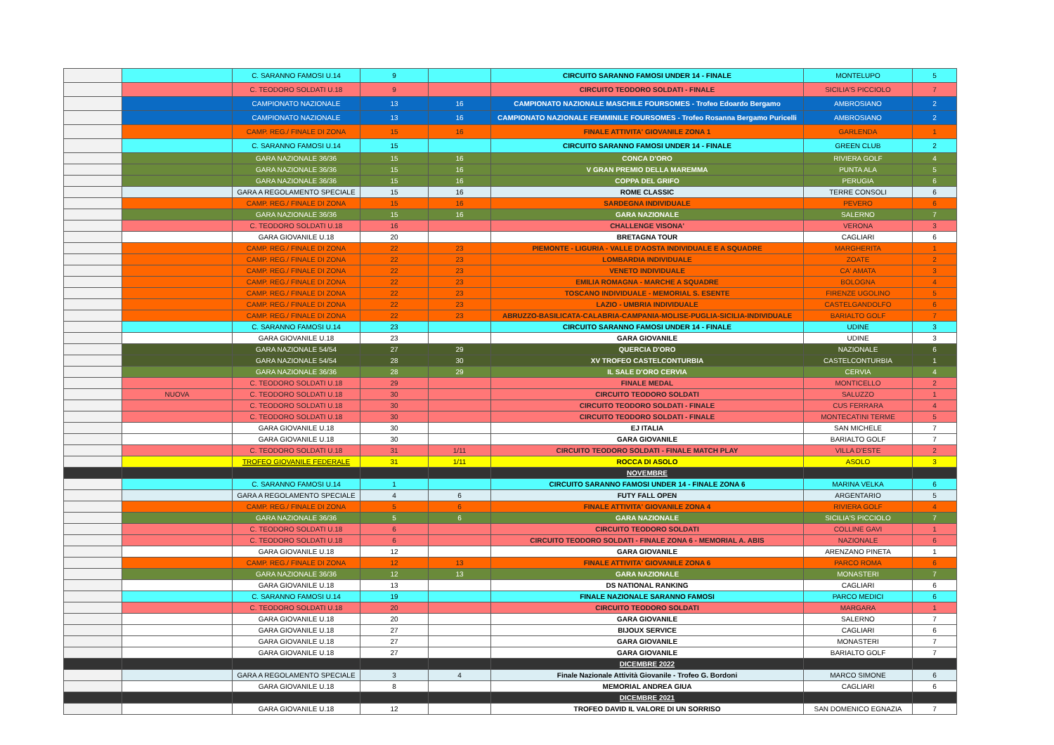| | | C. SARANNO FAMOSI U.14 | 9 | | CIRCUITO SARANNO FAMOSI UNDER 14 - FINALE | MONTELUPO | 5 |
| | | C. TEODORO SOLDATI U.18 | 9 | | CIRCUITO TEODORO SOLDATI - FINALE | SICILIA'S PICCIOLO | 7 |
| | | CAMPIONATO NAZIONALE | 13 | 16 | CAMPIONATO NAZIONALE MASCHILE FOURSOMES - Trofeo Edoardo Bergamo | AMBROSIANO | 2 |
| | | CAMPIONATO NAZIONALE | 13 | 16 | CAMPIONATO NAZIONALE FEMMINILE FOURSOMES - Trofeo Rosanna Bergamo Puricelli | AMBROSIANO | 2 |
| | | CAMP. REG./ FINALE DI ZONA | 15 | 16 | FINALE ATTIVITA' GIOVANILE ZONA 1 | GARLENDA | 1 |
| | | C. SARANNO FAMOSI U.14 | 15 | | CIRCUITO SARANNO FAMOSI UNDER 14 - FINALE | GREEN CLUB | 2 |
| | | GARA NAZIONALE 36/36 | 15 | 16 | CONCA D'ORO | RIVIERA GOLF | 4 |
| | | GARA NAZIONALE 36/36 | 15 | 16 | V GRAN PREMIO DELLA MAREMMA | PUNTA ALA | 5 |
| | | GARA NAZIONALE 36/36 | 15 | 16 | COPPA DEL GRIFO | PERUGIA | 6 |
| | | GARA A REGOLAMENTO SPECIALE | 15 | 16 | ROME CLASSIC | TERRE CONSOLI | 6 |
| | | CAMP. REG./ FINALE DI ZONA | 15 | 16 | SARDEGNA INDIVIDUALE | PEVERO | 6 |
| | | GARA NAZIONALE 36/36 | 15 | 16 | GARA NAZIONALE | SALERNO | 7 |
| | | C. TEODORO SOLDATI U.18 | 16 | | CHALLENGE VISONA' | VERONA | 3 |
| | | GARA GIOVANILE U.18 | 20 | | BRETAGNA TOUR | CAGLIARI | 6 |
| | | CAMP. REG./ FINALE DI ZONA | 22 | 23 | PIEMONTE - LIGURIA - VALLE D'AOSTA INDIVIDUALE E A SQUADRE | MARGHERITA | 1 |
| | | CAMP. REG./ FINALE DI ZONA | 22 | 23 | LOMBARDIA INDIVIDUALE | ZOATE | 2 |
| | | CAMP. REG./ FINALE DI ZONA | 22 | 23 | VENETO INDIVIDUALE | CA' AMATA | 3 |
| | | CAMP. REG./ FINALE DI ZONA | 22 | 23 | EMILIA ROMAGNA - MARCHE A SQUADRE | BOLOGNA | 4 |
| | | CAMP. REG./ FINALE DI ZONA | 22 | 23 | TOSCANO INDIVIDUALE - MEMORIAL S. ESENTE | FIRENZE UGOLINO | 5 |
| | | CAMP. REG./ FINALE DI ZONA | 22 | 23 | LAZIO - UMBRIA INDIVIDUALE | CASTELGANDOLFO | 6 |
| | | CAMP. REG./ FINALE DI ZONA | 22 | 23 | ABRUZZO-BASILICATA-CALABRIA-CAMPANIA-MOLISE-PUGLIA-SICILIA-INDIVIDUALE | BARIALTO GOLF | 7 |
| | | C. SARANNO FAMOSI U.14 | 23 | | CIRCUITO SARANNO FAMOSI UNDER 14 - FINALE | UDINE | 3 |
| | | GARA GIOVANILE U.18 | 23 | | GARA GIOVANILE | UDINE | 3 |
| | | GARA NAZIONALE 54/54 | 27 | 29 | QUERCIA D'ORO | NAZIONALE | 6 |
| | | GARA NAZIONALE 54/54 | 28 | 30 | XV TROFEO CASTELCONTURBIA | CASTELCONTURBIA | 1 |
| | | GARA NAZIONALE 36/36 | 28 | 29 | IL SALE D'ORO CERVIA | CERVIA | 4 |
| | | C. TEODORO SOLDATI U.18 | 29 | | FINALE MEDAL | MONTICELLO | 2 |
| | NUOVA | C. TEODORO SOLDATI U.18 | 30 | | CIRCUITO TEODORO SOLDATI | SALUZZO | 1 |
| | | C. TEODORO SOLDATI U.18 | 30 | | CIRCUITO TEODORO SOLDATI - FINALE | CUS FERRARA | 4 |
| | | C. TEODORO SOLDATI U.18 | 30 | | CIRCUITO TEODORO SOLDATI - FINALE | MONTECATINI TERME | 5 |
| | | GARA GIOVANILE U.18 | 30 | | EJ ITALIA | SAN MICHELE | 7 |
| | | GARA GIOVANILE U.18 | 30 | | GARA GIOVANILE | BARIALTO GOLF | 7 |
| | | C. TEODORO SOLDATI U.18 | 31 | 1/11 | CIRCUITO TEODORO SOLDATI - FINALE MATCH PLAY | VILLA D'ESTE | 2 |
| | | TROFEO GIOVANILE FEDERALE | 31 | 1/11 | ROCCA DI ASOLO | ASOLO | 3 |
| | | | | | NOVEMBRE | | |
| | | C. SARANNO FAMOSI U.14 | 1 | | CIRCUITO SARANNO FAMOSI UNDER 14 - FINALE ZONA 6 | MARINA VELKA | 6 |
| | | GARA A REGOLAMENTO SPECIALE | 4 | 6 | FUTY FALL OPEN | ARGENTARIO | 5 |
| | | CAMP. REG./ FINALE DI ZONA | 5 | 6 | FINALE ATTIVITA' GIOVANILE ZONA 4 | RIVIERA GOLF | 4 |
| | | GARA NAZIONALE 36/36 | 5 | 6 | GARA NAZIONALE | SICILIA'S PICCIOLO | 7 |
| | | C. TEODORO SOLDATI U.18 | 6 | | CIRCUITO TEODORO SOLDATI | COLLINE GAVI | 1 |
| | | C. TEODORO SOLDATI U.18 | 6 | | CIRCUITO TEODORO SOLDATI - FINALE ZONA 6 - MEMORIAL A. ABIS | NAZIONALE | 6 |
| | | GARA GIOVANILE U.18 | 12 | | GARA GIOVANILE | ARENZANO PINETA | 1 |
| | | CAMP. REG./ FINALE DI ZONA | 12 | 13 | FINALE ATTIVITA' GIOVANILE ZONA 6 | PARCO ROMA | 6 |
| | | GARA NAZIONALE 36/36 | 12 | 13 | GARA NAZIONALE | MONASTERI | 7 |
| | | GARA GIOVANILE U.18 | 13 | | DS NATIONAL RANKING | CAGLIARI | 6 |
| | | C. SARANNO FAMOSI U.14 | 19 | | FINALE NAZIONALE SARANNO FAMOSI | PARCO MEDICI | 6 |
| | | C. TEODORO SOLDATI U.18 | 20 | | CIRCUITO TEODORO SOLDATI | MARGARA | 1 |
| | | GARA GIOVANILE U.18 | 20 | | GARA GIOVANILE | SALERNO | 7 |
| | | GARA GIOVANILE U.18 | 27 | | BIJOUX SERVICE | CAGLIARI | 6 |
| | | GARA GIOVANILE U.18 | 27 | | GARA GIOVANILE | MONASTERI | 7 |
| | | GARA GIOVANILE U.18 | 27 | | GARA GIOVANILE | BARIALTO GOLF | 7 |
| | | | | | DICEMBRE 2022 | | |
| | | GARA A REGOLAMENTO SPECIALE | 3 | 4 | Finale Nazionale Attività Giovanile - Trofeo G. Bordoni | MARCO SIMONE | 6 |
| | | GARA GIOVANILE U.18 | 8 | | MEMORIAL ANDREA GIUA | CAGLIARI | 6 |
| | | | | | DICEMBRE 2021 | | |
| | | GARA GIOVANILE U.18 | 12 | | TROFEO DAVID IL VALORE DI UN SORRISO | SAN DOMENICO EGNAZIA | 7 |